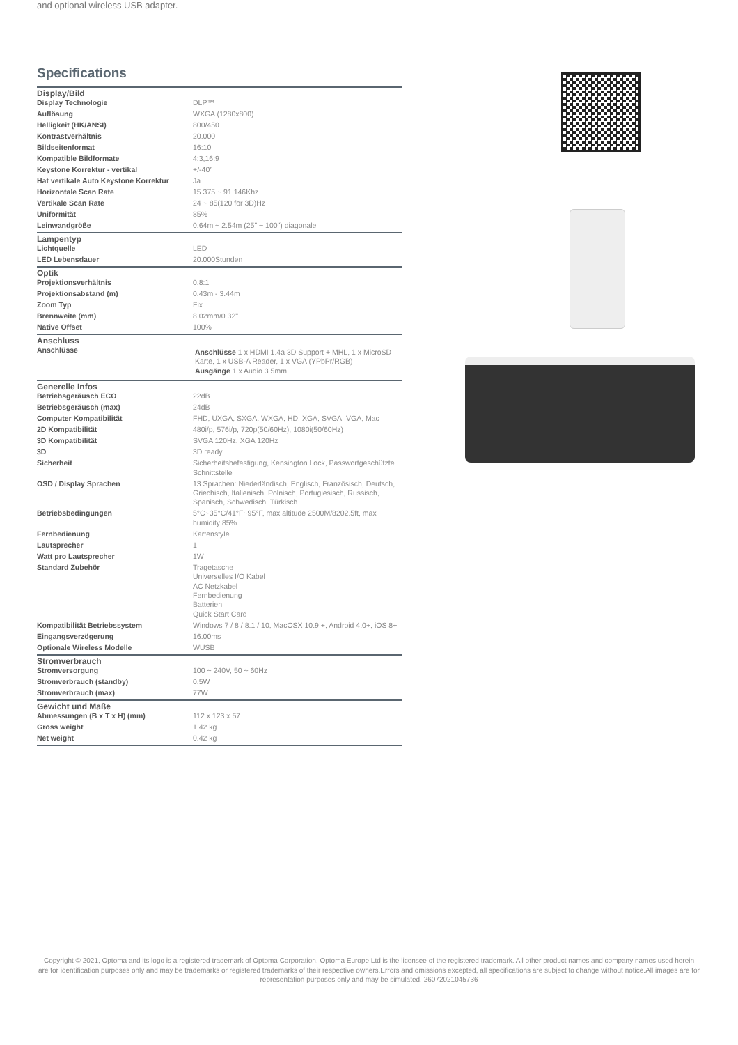and optional wireless USB adapter.
Specifications
| Display/Bild | |
| --- | --- |
| Display Technologie | DLP™ |
| Auflösung | WXGA (1280x800) |
| Helligkeit (HK/ANSI) | 800/450 |
| Kontrastverhältnis | 20.000 |
| Bildseitenformat | 16:10 |
| Kompatible Bildformate | 4:3,16:9 |
| Keystone Korrektur - vertikal | +/-40° |
| Hat vertikale Auto Keystone Korrektur | Ja |
| Horizontale Scan Rate | 15.375 ~ 91.146Khz |
| Vertikale Scan Rate | 24 ~ 85(120 for 3D)Hz |
| Uniformität | 85% |
| Leinwandgröße | 0.64m ~ 2.54m (25" ~ 100") diagonale |
| Lampentyp | |
| Lichtquelle | LED |
| LED Lebensdauer | 20.000Stunden |
| Optik | |
| Projektionsverhältnis | 0.8:1 |
| Projektionsabstand (m) | 0.43m - 3.44m |
| Zoom Typ | Fix |
| Brennweite (mm) | 8.02mm/0.32" |
| Native Offset | 100% |
| Anschluss | |
| Anschlüsse | Anschlüsse 1 x HDMI 1.4a 3D Support + MHL, 1 x MicroSD Karte, 1 x USB-A Reader, 1 x VGA (YPbPr/RGB) Ausgänge 1 x Audio 3.5mm |
| Generelle Infos | |
| Betriebsgeräusch ECO | 22dB |
| Betriebsgeräusch (max) | 24dB |
| Computer Kompatibilität | FHD, UXGA, SXGA, WXGA, HD, XGA, SVGA, VGA, Mac |
| 2D Kompatibilität | 480i/p, 576i/p, 720p(50/60Hz), 1080i(50/60Hz) |
| 3D Kompatibilität | SVGA 120Hz, XGA 120Hz |
| 3D | 3D ready |
| Sicherheit | Sicherheitsbefestigung, Kensington Lock, Passwortgeschützte Schnittstelle |
| OSD / Display Sprachen | 13 Sprachen: Niederländisch, Englisch, Französisch, Deutsch, Griechisch, Italienisch, Polnisch, Portugiesisch, Russisch, Spanisch, Schwedisch, Türkisch |
| Betriebsbedingungen | 5°C~35°C/41°F~95°F, max altitude 2500M/8202.5ft, max humidity 85% |
| Fernbedienung | Kartenstyle |
| Lautsprecher | 1 |
| Watt pro Lautsprecher | 1W |
| Standard Zubehör | Tragetasche Universelles I/O Kabel AC Netzkabel Fernbedienung Batterien Quick Start Card |
| Kompatibilität Betriebssystem | Windows 7 / 8 / 8.1 / 10, MacOSX 10.9 +, Android 4.0+, iOS 8+ |
| Eingangsverzögerung | 16.00ms |
| Optionale Wireless Modelle | WUSB |
| Stromverbrauch | |
| Stromversorgung | 100 ~ 240V, 50 ~ 60Hz |
| Stromverbrauch (standby) | 0.5W |
| Stromverbrauch (max) | 77W |
| Gewicht und Maße | |
| Abmessungen (B x T x H) (mm) | 112 x 123 x 57 |
| Gross weight | 1.42 kg |
| Net weight | 0.42 kg |
Copyright © 2021, Optoma and its logo is a registered trademark of Optoma Corporation. Optoma Europe Ltd is the licensee of the registered trademark. All other product names and company names used herein are for identification purposes only and may be trademarks or registered trademarks of their respective owners.Errors and omissions excepted, all specifications are subject to change without notice.All images are for representation purposes only and may be simulated. 26072021045736